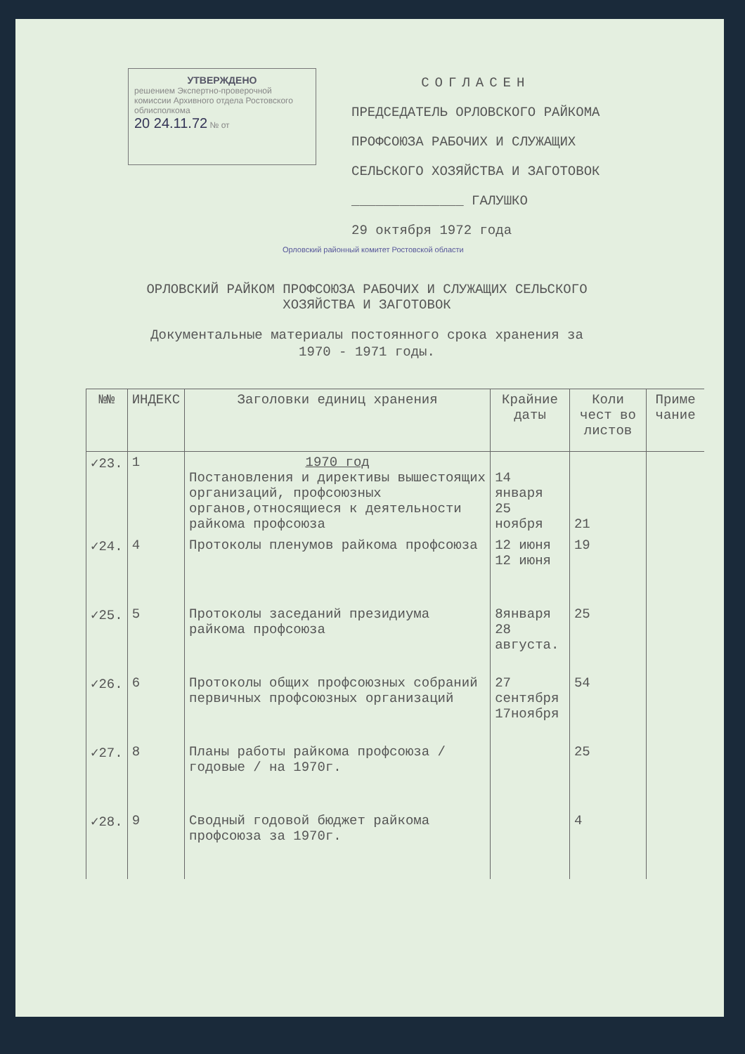УТВЕРЖДЕНО
решением Экспертно-проверочной комиссии Архивного отдела Ростовского облисполкома
20 24.11.72 № от
СОГЛАСЕН
ПРЕДСЕДАТЕЛЬ ОРЛОВСКОГО РАЙКОМА
ПРОФСОЮЗА РАБОЧИХ И СЛУЖАЩИХ
СЕЛЬСКОГО ХОЗЯЙСТВА И ЗАГОТОВОК
______________ ГАЛУШКО
29 октября 1972 года
Орловский районный комитет Ростовской области
ОРЛОВСКИЙ РАЙКОМ ПРОФСОЮЗА РАБОЧИХ И СЛУЖАЩИХ СЕЛЬСКОГО
ХОЗЯЙСТВА И ЗАГОТОВОК
Документальные материалы постоянного срока хранения за
1970 - 1971 годы.
| №№ | ИНДЕКС | Заголовки единиц хранения | Крайние даты | Коли чест во листов | Приме чание |
| --- | --- | --- | --- | --- | --- |
| ✓23. | 1 | 1970 год Постановления и директивы вышестоящих организаций, профсоюзных органов,относящиеся к деятельности райкома профсоюза | 14 января 25 ноября | 21 | |
| ✓24. | 4 | Протоколы пленумов райкома профсоюза | 12 июня 12 июня | 19 | |
| ✓25. | 5 | Протоколы заседаний президиума райкома профсоюза | 8января 28 августа. | 25 | |
| ✓26. | 6 | Протоколы общих профсоюзных собраний первичных профсоюзных организаций | 27 сентября 17ноября | 54 | |
| ✓27. | 8 | Планы работы райкома профсоюза /годовые / на 1970г. | | 25 | |
| ✓28. | 9 | Сводный годовой бюджет райкома профсоюза за 1970г. | | 4 | |